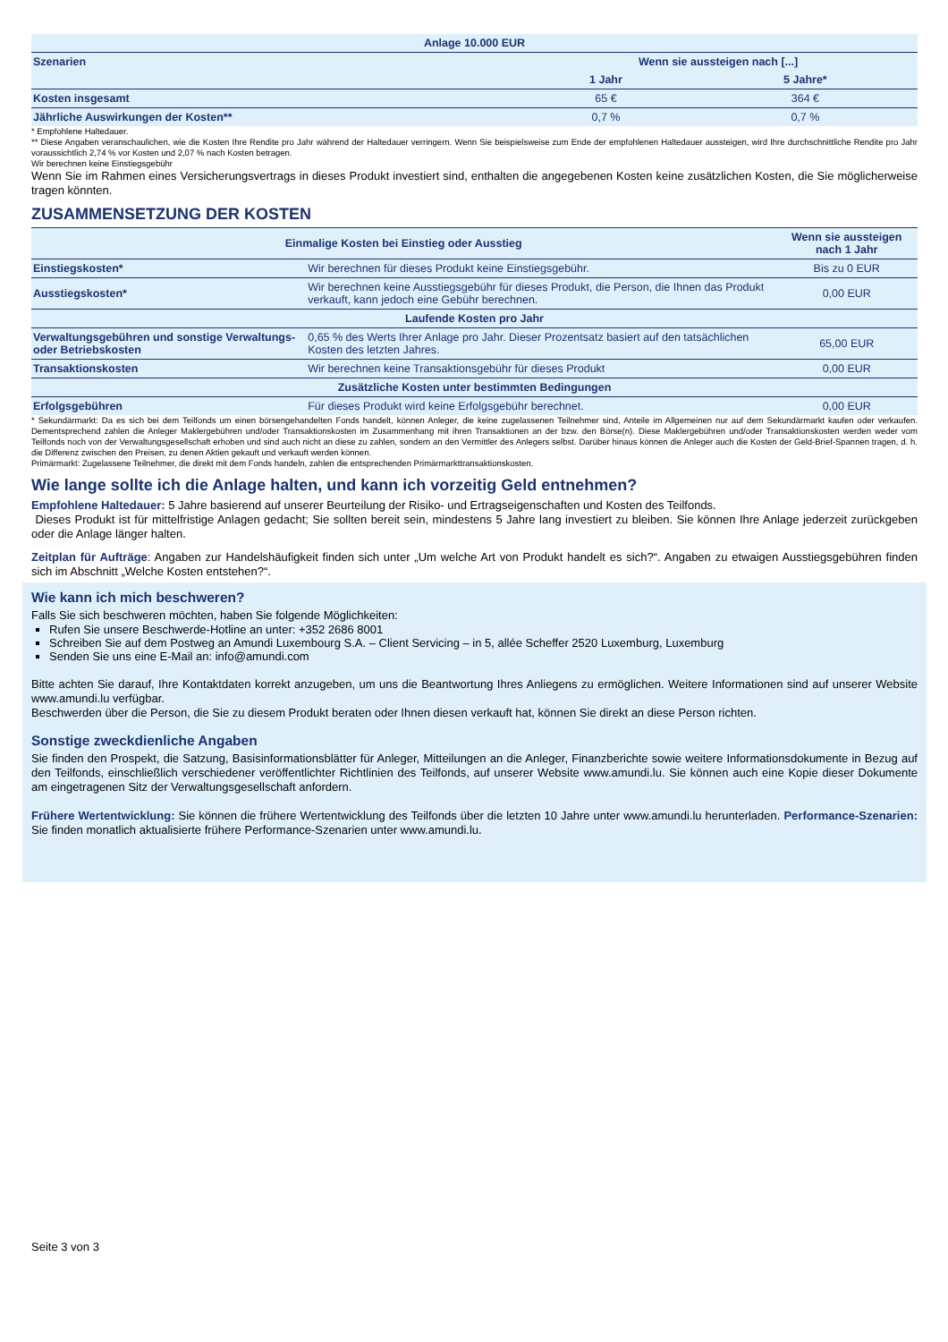| Anlage 10.000 EUR | | |
| --- | --- | --- |
| Szenarien | Wenn sie aussteigen nach [...] | |
| | 1 Jahr | 5 Jahre* |
| Kosten insgesamt | 65 € | 364 € |
| Jährliche Auswirkungen der Kosten** | 0,7 % | 0,7 % |
* Empfohlene Haltedauer.
** Diese Angaben veranschaulichen, wie die Kosten Ihre Rendite pro Jahr während der Haltedauer verringern. Wenn Sie beispielsweise zum Ende der empfohlenen Haltedauer aussteigen, wird Ihre durchschnittliche Rendite pro Jahr voraussichtlich 2,74 % vor Kosten und 2,07 % nach Kosten betragen.
Wir berechnen keine Einstiegsgebühr
Wenn Sie im Rahmen eines Versicherungsvertrags in dieses Produkt investiert sind, enthalten die angegebenen Kosten keine zusätzlichen Kosten, die Sie möglicherweise tragen könnten.
ZUSAMMENSETZUNG DER KOSTEN
| Einmalige Kosten bei Einstieg oder Ausstieg | | Wenn sie aussteigen nach 1 Jahr |
| --- | --- | --- |
| Einstiegskosten* | Wir berechnen für dieses Produkt keine Einstiegsgebühr. | Bis zu 0 EUR |
| Ausstiegskosten* | Wir berechnen keine Ausstiegsgebühr für dieses Produkt, die Person, die Ihnen das Produkt verkauft, kann jedoch eine Gebühr berechnen. | 0,00 EUR |
| Laufende Kosten pro Jahr | | |
| Verwaltungsgebühren und sonstige Verwaltungs- oder Betriebskosten | 0,65 % des Werts Ihrer Anlage pro Jahr. Dieser Prozentsatz basiert auf den tatsächlichen Kosten des letzten Jahres. | 65,00 EUR |
| Transaktionskosten | Wir berechnen keine Transaktionsgebühr für dieses Produkt | 0,00 EUR |
| Zusätzliche Kosten unter bestimmten Bedingungen | | |
| Erfolgsgebühren | Für dieses Produkt wird keine Erfolgsgebühr berechnet. | 0,00 EUR |
* Sekundärmarkt: Da es sich bei dem Teilfonds um einen börsengehandelten Fonds handelt, können Anleger, die keine zugelassenen Teilnehmer sind, Anteile im Allgemeinen nur auf dem Sekundärmarkt kaufen oder verkaufen. Dementsprechend zahlen die Anleger Maklergebühren und/oder Transaktionskosten im Zusammenhang mit ihren Transaktionen an der bzw. den Börse(n). Diese Maklergebühren und/oder Transaktionskosten werden weder vom Teilfonds noch von der Verwaltungsgesellschaft erhoben und sind auch nicht an diese zu zahlen, sondern an den Vermittler des Anlegers selbst. Darüber hinaus können die Anleger auch die Kosten der Geld-Brief-Spannen tragen, d. h. die Differenz zwischen den Preisen, zu denen Aktien gekauft und verkauft werden können.
Primärmarkt: Zugelassene Teilnehmer, die direkt mit dem Fonds handeln, zahlen die entsprechenden Primärmarkttransaktionskosten.
Wie lange sollte ich die Anlage halten, und kann ich vorzeitig Geld entnehmen?
Empfohlene Haltedauer: 5 Jahre basierend auf unserer Beurteilung der Risiko- und Ertragseigenschaften und Kosten des Teilfonds.
Dieses Produkt ist für mittelfristige Anlagen gedacht; Sie sollten bereit sein, mindestens 5 Jahre lang investiert zu bleiben. Sie können Ihre Anlage jederzeit zurückgeben oder die Anlage länger halten.
Zeitplan für Aufträge: Angaben zur Handelshäufigkeit finden sich unter „Um welche Art von Produkt handelt es sich?“. Angaben zu etwaigen Ausstiegsgebühren finden sich im Abschnitt „Welche Kosten entstehen?“.
Wie kann ich mich beschweren?
Falls Sie sich beschweren möchten, haben Sie folgende Möglichkeiten:
Rufen Sie unsere Beschwerde-Hotline an unter: +352 2686 8001
Schreiben Sie auf dem Postweg an Amundi Luxembourg S.A. – Client Servicing – in 5, allée Scheffer 2520 Luxemburg, Luxemburg
Senden Sie uns eine E-Mail an: info@amundi.com
Bitte achten Sie darauf, Ihre Kontaktdaten korrekt anzugeben, um uns die Beantwortung Ihres Anliegens zu ermöglichen. Weitere Informationen sind auf unserer Website www.amundi.lu verfügbar.
Beschwerden über die Person, die Sie zu diesem Produkt beraten oder Ihnen diesen verkauft hat, können Sie direkt an diese Person richten.
Sonstige zweckdienliche Angaben
Sie finden den Prospekt, die Satzung, Basisinformationsblätter für Anleger, Mitteilungen an die Anleger, Finanzberichte sowie weitere Informationsdokumente in Bezug auf den Teilfonds, einschließlich verschiedener veröffentlichter Richtlinien des Teilfonds, auf unserer Website www.amundi.lu. Sie können auch eine Kopie dieser Dokumente am eingetragenen Sitz der Verwaltungsgesellschaft anfordern.
Frühere Wertentwicklung: Sie können die frühere Wertentwicklung des Teilfonds über die letzten 10 Jahre unter www.amundi.lu herunterladen. Performance-Szenarien: Sie finden monatlich aktualisierte frühere Performance-Szenarien unter www.amundi.lu.
Seite 3 von 3